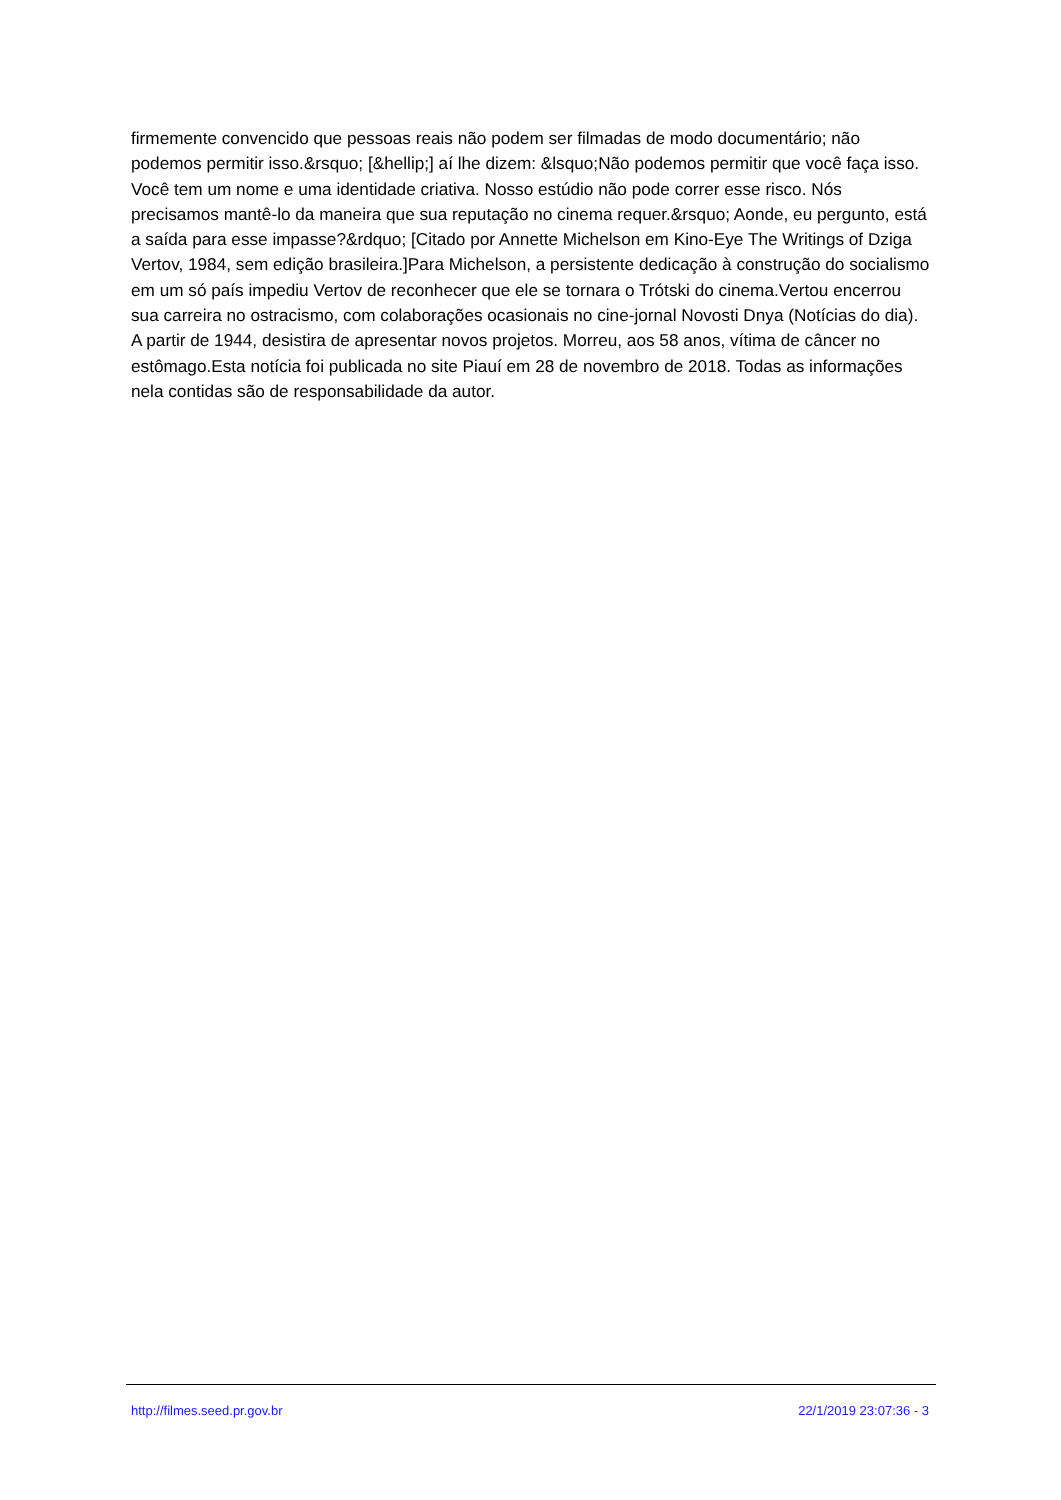firmemente convencido que pessoas reais não podem ser filmadas de modo documentário; não podemos permitir isso.&rsquo; [&hellip;] aí lhe dizem: &lsquo;Não podemos permitir que você faça isso. Você tem um nome e uma identidade criativa. Nosso estúdio não pode correr esse risco. Nós precisamos mantê-lo da maneira que sua reputação no cinema requer.&rsquo; Aonde, eu pergunto, está a saída para esse impasse?&rdquo; [Citado por Annette Michelson em Kino-Eye The Writings of Dziga Vertov, 1984, sem edição brasileira.]Para Michelson, a persistente dedicação à construção do socialismo em um só país impediu Vertov de reconhecer que ele se tornara o Trótski do cinema.Vertou encerrou sua carreira no ostracismo, com colaborações ocasionais no cine-jornal Novosti Dnya (Notícias do dia). A partir de 1944, desistira de apresentar novos projetos. Morreu, aos 58 anos, vítima de câncer no estômago.Esta notícia foi publicada no site Piauí em 28 de novembro de 2018. Todas as informações nela contidas são de responsabilidade da autor.
http://filmes.seed.pr.gov.br 22/1/2019 23:07:36 - 3